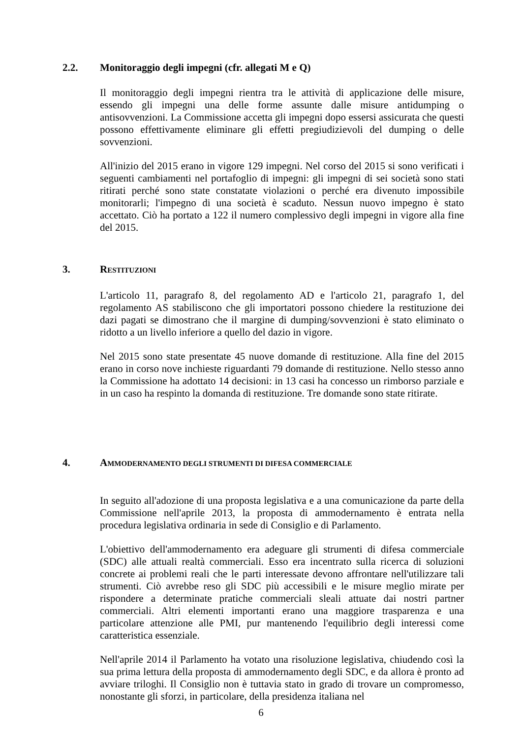2.2. Monitoraggio degli impegni (cfr. allegati M e Q)
Il monitoraggio degli impegni rientra tra le attività di applicazione delle misure, essendo gli impegni una delle forme assunte dalle misure antidumping o antisovvenzioni. La Commissione accetta gli impegni dopo essersi assicurata che questi possono effettivamente eliminare gli effetti pregiudizievoli del dumping o delle sovvenzioni.
All'inizio del 2015 erano in vigore 129 impegni. Nel corso del 2015 si sono verificati i seguenti cambiamenti nel portafoglio di impegni: gli impegni di sei società sono stati ritirati perché sono state constatate violazioni o perché era divenuto impossibile monitorarli; l'impegno di una società è scaduto. Nessun nuovo impegno è stato accettato. Ciò ha portato a 122 il numero complessivo degli impegni in vigore alla fine del 2015.
3. RESTITUZIONI
L'articolo 11, paragrafo 8, del regolamento AD e l'articolo 21, paragrafo 1, del regolamento AS stabiliscono che gli importatori possono chiedere la restituzione dei dazi pagati se dimostrano che il margine di dumping/sovvenzioni è stato eliminato o ridotto a un livello inferiore a quello del dazio in vigore.
Nel 2015 sono state presentate 45 nuove domande di restituzione. Alla fine del 2015 erano in corso nove inchieste riguardanti 79 domande di restituzione. Nello stesso anno la Commissione ha adottato 14 decisioni: in 13 casi ha concesso un rimborso parziale e in un caso ha respinto la domanda di restituzione. Tre domande sono state ritirate.
4. AMMODERNAMENTO DEGLI STRUMENTI DI DIFESA COMMERCIALE
In seguito all'adozione di una proposta legislativa e a una comunicazione da parte della Commissione nell'aprile 2013, la proposta di ammodernamento è entrata nella procedura legislativa ordinaria in sede di Consiglio e di Parlamento.
L'obiettivo dell'ammodernamento era adeguare gli strumenti di difesa commerciale (SDC) alle attuali realtà commerciali. Esso era incentrato sulla ricerca di soluzioni concrete ai problemi reali che le parti interessate devono affrontare nell'utilizzare tali strumenti. Ciò avrebbe reso gli SDC più accessibili e le misure meglio mirate per rispondere a determinate pratiche commerciali sleali attuate dai nostri partner commerciali. Altri elementi importanti erano una maggiore trasparenza e una particolare attenzione alle PMI, pur mantenendo l'equilibrio degli interessi come caratteristica essenziale.
Nell'aprile 2014 il Parlamento ha votato una risoluzione legislativa, chiudendo così la sua prima lettura della proposta di ammodernamento degli SDC, e da allora è pronto ad avviare triloghi. Il Consiglio non è tuttavia stato in grado di trovare un compromesso, nonostante gli sforzi, in particolare, della presidenza italiana nel
6